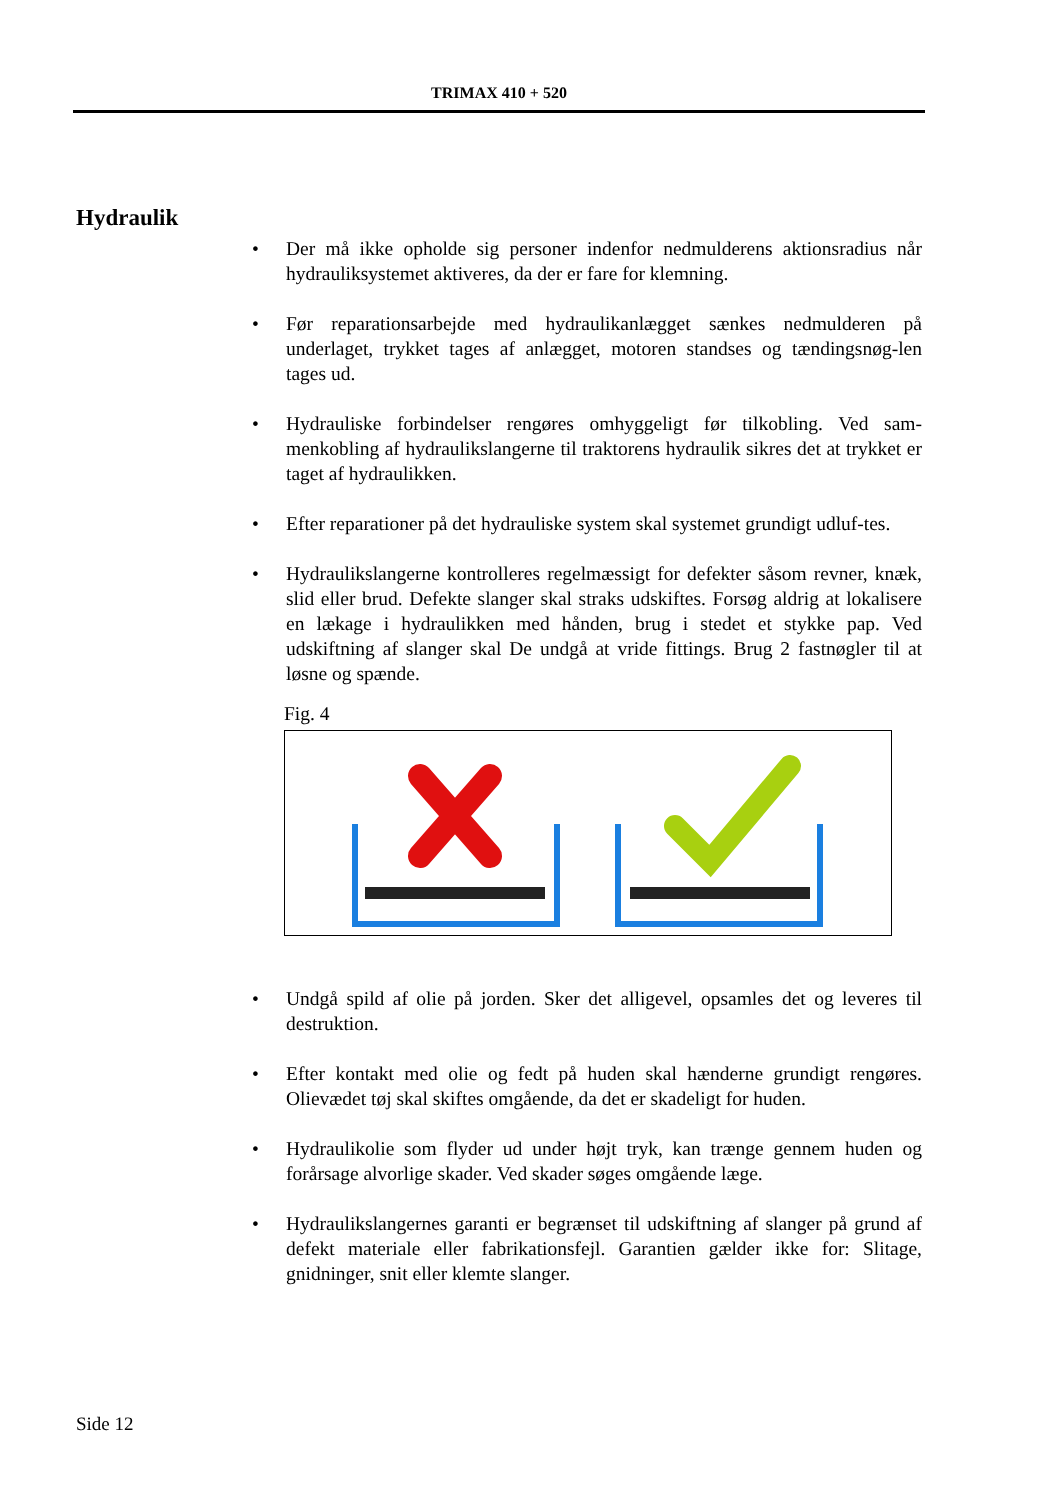TRIMAX 410 + 520
Hydraulik
• Der må ikke opholde sig personer indenfor nedmulderens aktionsradius når hydrauliksystemet aktiveres, da der er fare for klemning.
• Før reparationsarbejde med hydraulikanlægget sænkes nedmulderen på underlaget, trykket tages af anlægget, motoren standses og tændingsnøg-len tages ud.
• Hydrauliske forbindelser rengøres omhyggeligt før tilkobling. Ved sam-menkobling af hydraulikslangerne til traktorens hydraulik sikres det at trykket er taget af hydraulikken.
• Efter reparationer på det hydrauliske system skal systemet grundigt udluf-tes.
• Hydraulikslangerne kontrolleres regelmæssigt for defekter såsom revner, knæk, slid eller brud. Defekte slanger skal straks udskiftes. Forsøg aldrig at lokalisere en lækage i hydraulikken med hånden, brug i stedet et stykke pap. Ved udskiftning af slanger skal De undgå at vride fittings. Brug 2 fastnøgler til at løsne og spænde.
Fig. 4
• Undgå spild af olie på jorden. Sker det alligevel, opsamles det og leveres til destruktion.
• Efter kontakt med olie og fedt på huden skal hænderne grundigt rengøres. Olievædet tøj skal skiftes omgående, da det er skadeligt for huden.
• Hydraulikolie som flyder ud under højt tryk, kan trænge gennem huden og forårsage alvorlige skader. Ved skader søges omgående læge.
• Hydraulikslangernes garanti er begrænset til udskiftning af slanger på grund af defekt materiale eller fabrikationsfejl. Garantien gælder ikke for: Slitage, gnidninger, snit eller klemte slanger.
Side 12